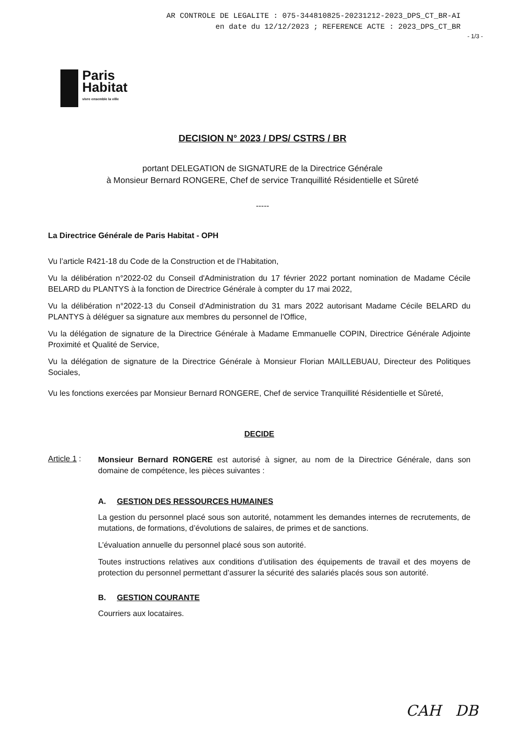AR CONTROLE DE LEGALITE : 075-344810825-20231212-2023_DPS_CT_BR-AI
en date du 12/12/2023 ; REFERENCE ACTE : 2023_DPS_CT_BR
- 1/3 -
Paris
Habitat
vivre ensemble la ville
DECISION N° 2023 / DPS/ CSTRS / BR
portant DELEGATION de SIGNATURE de la Directrice Générale
à Monsieur Bernard RONGERE, Chef de service Tranquillité Résidentielle et Sûreté
-----
La Directrice Générale de Paris Habitat - OPH
Vu l’article R421-18 du Code de la Construction et de l’Habitation,
Vu la délibération n°2022-02 du Conseil d'Administration du 17 février 2022 portant nomination de Madame Cécile BELARD du PLANTYS à la fonction de Directrice Générale à compter du 17 mai 2022,
Vu la délibération n°2022-13 du Conseil d'Administration du 31 mars 2022 autorisant Madame Cécile BELARD du PLANTYS à déléguer sa signature aux membres du personnel de l'Office,
Vu la délégation de signature de la Directrice Générale à Madame Emmanuelle COPIN, Directrice Générale Adjointe Proximité et Qualité de Service,
Vu la délégation de signature de la Directrice Générale à Monsieur Florian MAILLEBUAU, Directeur des Politiques Sociales,
Vu les fonctions exercées par Monsieur Bernard RONGERE, Chef de service Tranquillité Résidentielle et Sûreté,
DECIDE
Article 1 :
Monsieur Bernard RONGERE est autorisé à signer, au nom de la Directrice Générale, dans son domaine de compétence, les pièces suivantes :
A. GESTION DES RESSOURCES HUMAINES
La gestion du personnel placé sous son autorité, notamment les demandes internes de recrutements, de mutations, de formations, d’évolutions de salaires, de primes et de sanctions.
L’évaluation annuelle du personnel placé sous son autorité.
Toutes instructions relatives aux conditions d’utilisation des équipements de travail et des moyens de protection du personnel permettant d’assurer la sécurité des salariés placés sous son autorité.
B. GESTION COURANTE
Courriers aux locataires.
CAH DB